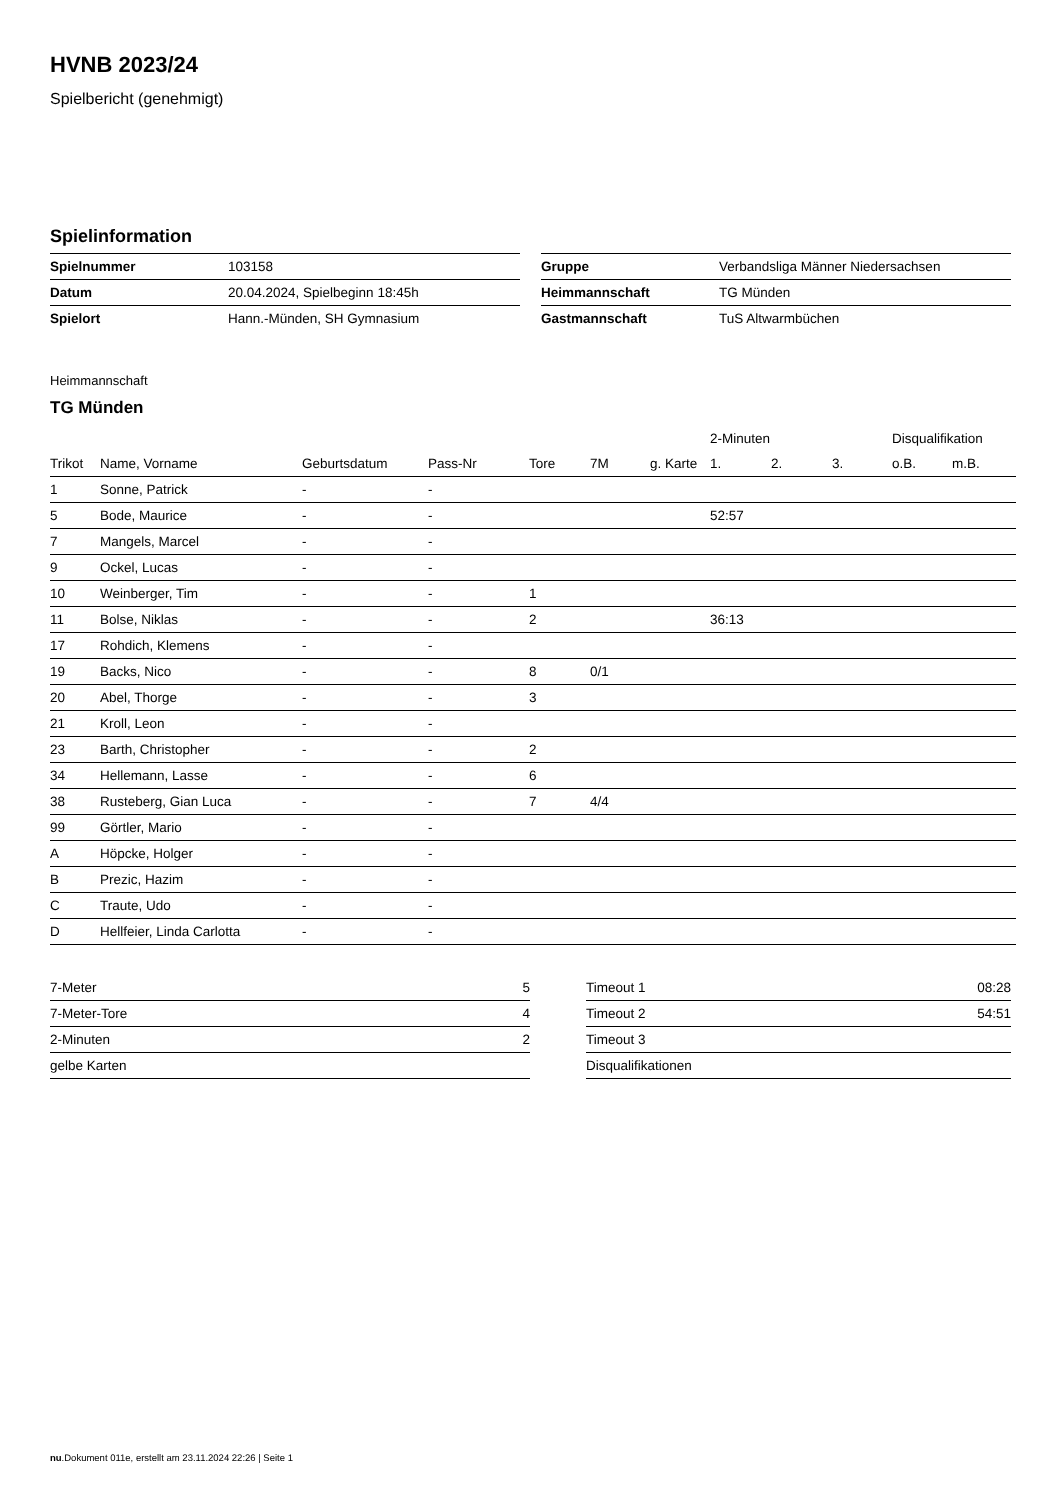HVNB 2023/24
Spielbericht (genehmigt)
Spielinformation
| Spielnummer | 103158 |
| Datum | 20.04.2024, Spielbeginn 18:45h |
| Spielort | Hann.-Münden, SH Gymnasium |
| Gruppe | Verbandsliga Männer Niedersachsen |
| Heimmannschaft | TG Münden |
| Gastmannschaft | TuS Altwarmbüchen |
Heimmannschaft
TG Münden
| | | | | | | | 2-Minuten | | | Disqualifikation | |
| --- | --- | --- | --- | --- | --- | --- | --- | --- | --- | --- | --- |
| Trikot | Name, Vorname | Geburtsdatum | Pass-Nr | Tore | 7M | g. Karte | 1. | 2. | 3. | o.B. | m.B. |
| 1 | Sonne, Patrick | - | - | | | | | | | | |
| 5 | Bode, Maurice | - | - | | | | 52:57 | | | | |
| 7 | Mangels, Marcel | - | - | | | | | | | | |
| 9 | Ockel, Lucas | - | - | | | | | | | | |
| 10 | Weinberger, Tim | - | - | 1 | | | | | | | |
| 11 | Bolse, Niklas | - | - | 2 | | | 36:13 | | | | |
| 17 | Rohdich, Klemens | - | - | | | | | | | | |
| 19 | Backs, Nico | - | - | 8 | 0/1 | | | | | | |
| 20 | Abel, Thorge | - | - | 3 | | | | | | | |
| 21 | Kroll, Leon | - | - | | | | | | | | |
| 23 | Barth, Christopher | - | - | 2 | | | | | | | |
| 34 | Hellemann, Lasse | - | - | 6 | | | | | | | |
| 38 | Rusteberg, Gian Luca | - | - | 7 | 4/4 | | | | | | |
| 99 | Görtler, Mario | - | - | | | | | | | | |
| A | Höpcke, Holger | - | - | | | | | | | | |
| B | Prezic, Hazim | - | - | | | | | | | | |
| C | Traute, Udo | - | - | | | | | | | | |
| D | Hellfeier, Linda Carlotta | - | - | | | | | | | | |
| 7-Meter | 5 |
| 7-Meter-Tore | 4 |
| 2-Minuten | 2 |
| gelbe Karten | |
| Timeout 1 | 08:28 |
| Timeout 2 | 54:51 |
| Timeout 3 | |
| Disqualifikationen | |
nu.Dokument 011e, erstellt am 23.11.2024 22:26 | Seite 1